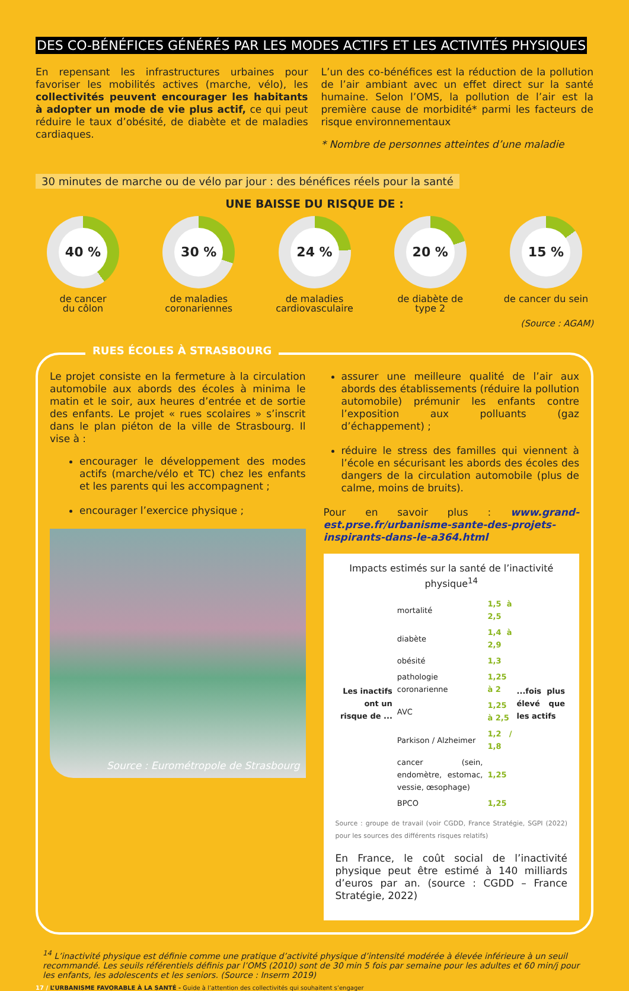DES CO-BÉNÉFICES GÉNÉRÉS PAR LES MODES ACTIFS ET LES ACTIVITÉS PHYSIQUES
En repensant les infrastructures urbaines pour favoriser les mobilités actives (marche, vélo), les collectivités peuvent encourager les habitants à adopter un mode de vie plus actif, ce qui peut réduire le taux d’obésité, de diabète et de maladies cardiaques.
L’un des co-bénéfices est la réduction de la pollution de l’air ambiant avec un effet direct sur la santé humaine. Selon l’OMS, la pollution de l’air est la première cause de morbidité* parmi les facteurs de risque environnementaux
* Nombre de personnes atteintes d’une maladie
30 minutes de marche ou de vélo par jour : des bénéfices réels pour la santé
UNE BAISSE DU RISQUE DE :
40 %
de cancer
du côlon
30 %
de maladies
coronariennes
24 %
de maladies
cardiovasculaire
20 %
de diabète de
type 2
15 %
de cancer du sein
(Source : AGAM)
RUES ÉCOLES À STRASBOURG
Le projet consiste en la fermeture à la circulation automobile aux abords des écoles à minima le matin et le soir, aux heures d’entrée et de sortie des enfants. Le projet « rues scolaires » s’inscrit dans le plan piéton de la ville de Strasbourg. Il vise à :
encourager le développement des modes actifs (marche/vélo et TC) chez les enfants et les parents qui les accompagnent ;
encourager l’exercice physique ;
Source : Eurométropole de Strasbourg
assurer une meilleure qualité de l’air aux abords des établissements (réduire la pollution automobile) prémunir les enfants contre l’exposition aux polluants (gaz d’échappement) ;
réduire le stress des familles qui viennent à l’école en sécurisant les abords des écoles des dangers de la circulation automobile (plus de calme, moins de bruits).
Pour en savoir plus : www.grand-est.prse.fr/urbanisme-sante-des-projets-inspirants-dans-le-a364.html
Impacts estimés sur la santé de l’inactivité physique<sup>14</sup>
| Les inactifs ont un risque de ... | mortalité | 1,5 à 2,5 | ...fois plus élevé que les actifs |
| | diabète | 1,4 à 2,9 | |
| | obésité | 1,3 | |
| | pathologie coronarienne | 1,25 à 2 | |
| | AVC | 1,25 à 2,5 | |
| | Parkison / Alzheimer | 1,2 / 1,8 | |
| | cancer (sein, endomètre, estomac, vessie, œsophage) | 1,25 | |
| | BPCO | 1,25 | |
Source : groupe de travail (voir CGDD, France Stratégie, SGPI (2022) pour les sources des différents risques relatifs)
En France, le coût social de l’inactivité physique peut être estimé à 140 milliards d’euros par an. (source : CGDD – France Stratégie, 2022)
<sup>14</sup> L’inactivité physique est définie comme une pratique d’activité physique d’intensité modérée à élevée inférieure à un seuil recommandé. Les seuils référentiels définis par l’OMS (2010) sont de 30 min 5 fois par semaine pour les adultes et 60 min/j pour les enfants, les adolescents et les seniors. (Source : Inserm 2019)
17 / L’URBANISME FAVORABLE À LA SANTÉ - Guide à l’attention des collectivités qui souhaitent s’engager